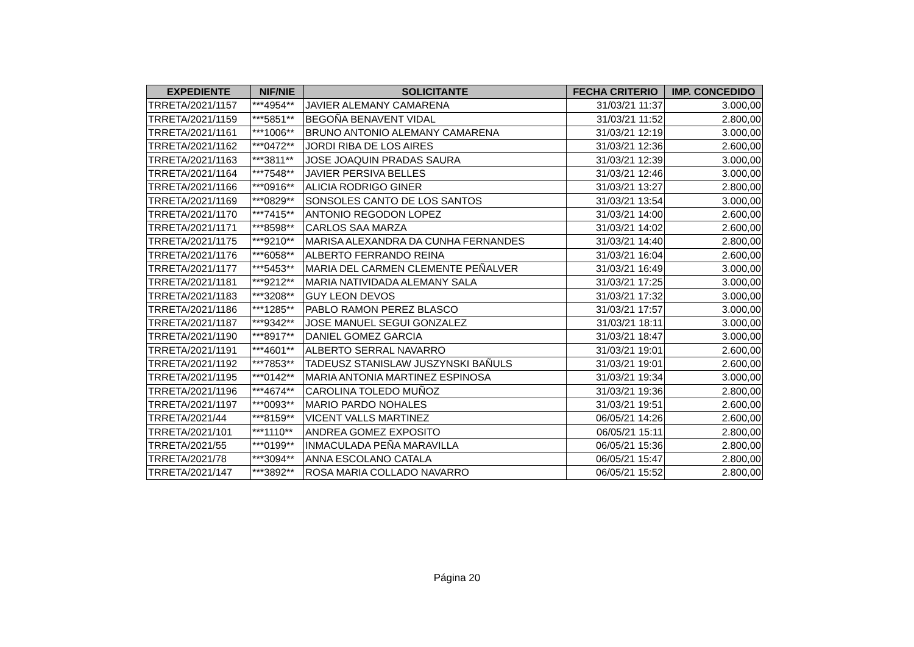| EXPEDIENTE | NIF/NIE | SOLICITANTE | FECHA CRITERIO | IMP. CONCEDIDO |
| --- | --- | --- | --- | --- |
| TRRETA/2021/1157 | ***4954** | JAVIER ALEMANY CAMARENA | 31/03/21 11:37 | 3.000,00 |
| TRRETA/2021/1159 | ***5851** | BEGOÑA BENAVENT VIDAL | 31/03/21 11:52 | 2.800,00 |
| TRRETA/2021/1161 | ***1006** | BRUNO ANTONIO ALEMANY CAMARENA | 31/03/21 12:19 | 3.000,00 |
| TRRETA/2021/1162 | ***0472** | JORDI RIBA DE LOS AIRES | 31/03/21 12:36 | 2.600,00 |
| TRRETA/2021/1163 | ***3811** | JOSE JOAQUIN PRADAS SAURA | 31/03/21 12:39 | 3.000,00 |
| TRRETA/2021/1164 | ***7548** | JAVIER PERSIVA BELLES | 31/03/21 12:46 | 3.000,00 |
| TRRETA/2021/1166 | ***0916** | ALICIA RODRIGO GINER | 31/03/21 13:27 | 2.800,00 |
| TRRETA/2021/1169 | ***0829** | SONSOLES CANTO DE LOS SANTOS | 31/03/21 13:54 | 3.000,00 |
| TRRETA/2021/1170 | ***7415** | ANTONIO REGODON LOPEZ | 31/03/21 14:00 | 2.600,00 |
| TRRETA/2021/1171 | ***8598** | CARLOS SAA MARZA | 31/03/21 14:02 | 2.600,00 |
| TRRETA/2021/1175 | ***9210** | MARISA ALEXANDRA DA CUNHA FERNANDES | 31/03/21 14:40 | 2.800,00 |
| TRRETA/2021/1176 | ***6058** | ALBERTO FERRANDO REINA | 31/03/21 16:04 | 2.600,00 |
| TRRETA/2021/1177 | ***5453** | MARIA DEL CARMEN CLEMENTE PEÑALVER | 31/03/21 16:49 | 3.000,00 |
| TRRETA/2021/1181 | ***9212** | MARIA NATIVIDADA ALEMANY SALA | 31/03/21 17:25 | 3.000,00 |
| TRRETA/2021/1183 | ***3208** | GUY LEON DEVOS | 31/03/21 17:32 | 3.000,00 |
| TRRETA/2021/1186 | ***1285** | PABLO RAMON PEREZ BLASCO | 31/03/21 17:57 | 3.000,00 |
| TRRETA/2021/1187 | ***9342** | JOSE MANUEL SEGUI GONZALEZ | 31/03/21 18:11 | 3.000,00 |
| TRRETA/2021/1190 | ***8917** | DANIEL GOMEZ GARCIA | 31/03/21 18:47 | 3.000,00 |
| TRRETA/2021/1191 | ***4601** | ALBERTO SERRAL NAVARRO | 31/03/21 19:01 | 2.600,00 |
| TRRETA/2021/1192 | ***7853** | TADEUSZ STANISLAW JUSZYNSKI BAÑULS | 31/03/21 19:01 | 2.600,00 |
| TRRETA/2021/1195 | ***0142** | MARIA ANTONIA MARTINEZ ESPINOSA | 31/03/21 19:34 | 3.000,00 |
| TRRETA/2021/1196 | ***4674** | CAROLINA TOLEDO MUÑOZ | 31/03/21 19:36 | 2.800,00 |
| TRRETA/2021/1197 | ***0093** | MARIO PARDO NOHALES | 31/03/21 19:51 | 2.600,00 |
| TRRETA/2021/44 | ***8159** | VICENT VALLS MARTINEZ | 06/05/21 14:26 | 2.600,00 |
| TRRETA/2021/101 | ***1110** | ANDREA GOMEZ EXPOSITO | 06/05/21 15:11 | 2.800,00 |
| TRRETA/2021/55 | ***0199** | INMACULADA PEÑA MARAVILLA | 06/05/21 15:36 | 2.800,00 |
| TRRETA/2021/78 | ***3094** | ANNA ESCOLANO CATALA | 06/05/21 15:47 | 2.800,00 |
| TRRETA/2021/147 | ***3892** | ROSA MARIA COLLADO NAVARRO | 06/05/21 15:52 | 2.800,00 |
Página 20